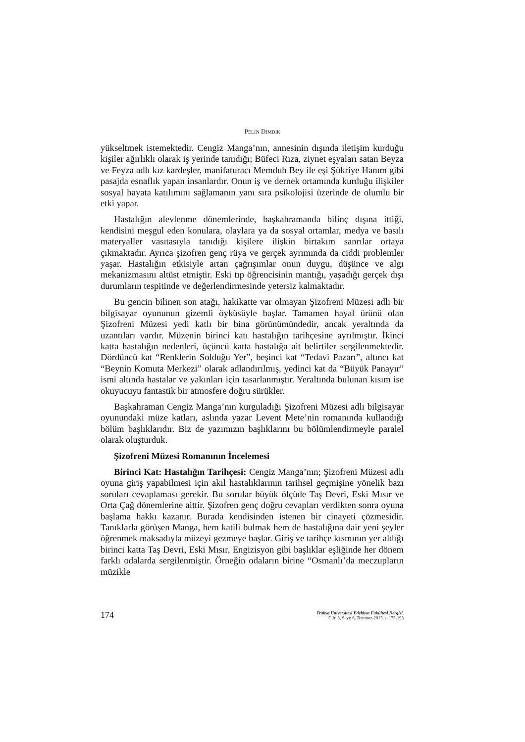PELİN DİMDİK
yükseltmek istemektedir. Cengiz Manga’nın, annesinin dışında iletişim kurduğu kişiler ağırlıklı olarak iş yerinde tanıdığı; Büfeci Rıza, ziynet eşyaları satan Beyza ve Feyza adlı kız kardeşler, manifaturacı Memduh Bey ile eşi Şükriye Hanım gibi pasajda esnaflık yapan insanlardır. Onun iş ve dernek ortamında kurduğu ilişkiler sosyal hayata katılımını sağlamanın yanı sıra psikolojisi üzerinde de olumlu bir etki yapar.
Hastalığın alevlenme dönemlerinde, başkahramanda bilinç dışına ittiği, kendisini meşgul eden konulara, olaylara ya da sosyal ortamlar, medya ve basılı materyaller vasıtasıyla tanıdığı kişilere ilişkin birtakım sanrılar ortaya çıkmaktadır. Ayrıca şizofren genç rüya ve gerçek ayrımında da ciddi problemler yaşar. Hastalığın etkisiyle artan çağrışımlar onun duygu, düşünce ve algı mekanizmasını altüst etmiştir. Eski tıp öğrencisinin mantığı, yaşadığı gerçek dışı durumların tespitinde ve değerlendirmesinde yetersiz kalmaktadır.
Bu gencin bilinen son atağı, hakikatte var olmayan Şizofreni Müzesi adlı bir bilgisayar oyununun gizemli öyküsüyle başlar. Tamamen hayal ürünü olan Şizofreni Müzesi yedi katlı bir bina görünümündedir, ancak yeraltında da uzantıları vardır. Müzenin birinci katı hastalığın tarihçesine ayrılmıştır. İkinci katta hastalığın nedenleri, üçüncü katta hastalığa ait belirtiler sergilenmektedir. Dördüncü kat “Renklerin Solduğu Yer”, beşinci kat “Tedavi Pazarı”, altıncı kat “Beynin Komuta Merkezi” olarak adlandırılmış, yedinci kat da “Büyük Panayır” ismi altında hastalar ve yakınları için tasarlanmıştır. Yeraltında bulunan kısım ise okuyucuyu fantastik bir atmosfere doğru sürükler.
Başkahraman Cengiz Manga’nın kurguladığı Şizofreni Müzesi adlı bilgisayar oyunundaki müze katları, aslında yazar Levent Mete’nin romanında kullandığı bölüm başlıklarıdır. Biz de yazımızın başlıklarını bu bölümlendirmeyle paralel olarak oluşturduk.
Şizofreni Müzesi Romanının İncelemesi
Birinci Kat: Hastalığın Tarihçesi: Cengiz Manga’nın; Şizofreni Müzesi adlı oyuna giriş yapabilmesi için akıl hastalıklarının tarihsel geçmişine yönelik bazı soruları cevaplaması gerekir. Bu sorular büyük ölçüde Taş Devri, Eski Mısır ve Orta Çağ dönemlerine aittir. Şizofren genç doğru cevapları verdikten sonra oyuna başlama hakkı kazanır. Burada kendisinden istenen bir cinayeti çözmesidir. Tanıklarla görüşen Manga, hem katili bulmak hem de hastalığına dair yeni şeyler öğrenmek maksadıyla müzeyi gezmeye başlar. Giriş ve tarihçe kısmının yer aldığı birinci katta Taş Devri, Eski Mısır, Engizisyon gibi başlıklar eşliğinde her dönem farklı odalarda sergilenmiştir. Örneğin odaların birine “Osmanlı’da meczupların müzikle
174
Trakya Üniversitesi Edebiyat Fakültesi Dergisi,
Cilt: 3, Sayı: 6, Temmuz-2013, s. 173-193